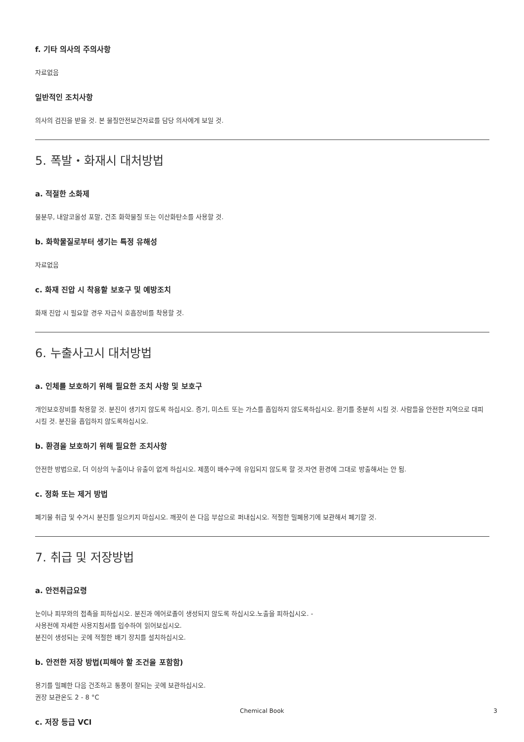f. 기타 의사의 주의사항
자료없음
일반적인 조치사항
의사의 검진을 받을 것. 본 물질안전보건자료를 담당 의사에게 보일 것.
5. 폭발・화재시 대처방법
a. 적절한 소화제
물분무, 내알코올성 포말, 건조 화학물질 또는 이산화탄소를 사용할 것.
b. 화학물질로부터 생기는 특정 유해성
자료없음
c. 화재 진압 시 착용할 보호구 및 예방조치
화재 진압 시 필요할 경우 자급식 호흡장비를 착용할 것.
6. 누출사고시 대처방법
a. 인체를 보호하기 위해 필요한 조치 사항 및 보호구
개인보호장비를 착용할 것. 분진이 생기지 않도록 하십시오. 증기, 미스트 또는 가스를 흡입하지 않도록하십시오. 환기를 충분히 시킬 것. 사람들을 안전한 지역으로 대피시킬 것. 분진을 흡입하지 않도록하십시오.
b. 환경을 보호하기 위해 필요한 조치사항
안전한 방법으로, 더 이상의 누출이나 유출이 없게 하십시오. 제품이 배수구에 유입되지 않도록 할 것.자연 환경에 그대로 방출해서는 안 됨.
c. 정화 또는 제거 방법
폐기물 취급 및 수거시 분진를 일으키지 마십시오. 깨끗이 쓴 다음 부삽으로 퍼내십시오. 적절한 밀폐용기에 보관해서 폐기할 것.
7. 취급 및 저장방법
a. 안전취급요령
눈이나 피부와의 접촉을 피하십시오. 분진과 에어로졸이 생성되지 않도록 하십시오.노출을 피하십시오. -
사용전에 자세한 사용지침서를 입수하여 읽어보십시오.
분진이 생성되는 곳에 적절한 배기 장치를 설치하십시오.
b. 안전한 저장 방법(피해야 할 조건을 포함함)
용기를 밀폐한 다음 건조하고 통풍이 잘되는 곳에 보관하십시오.
권장 보관온도 2 - 8 °C
c. 저장 등급 VCI
Chemical Book 3